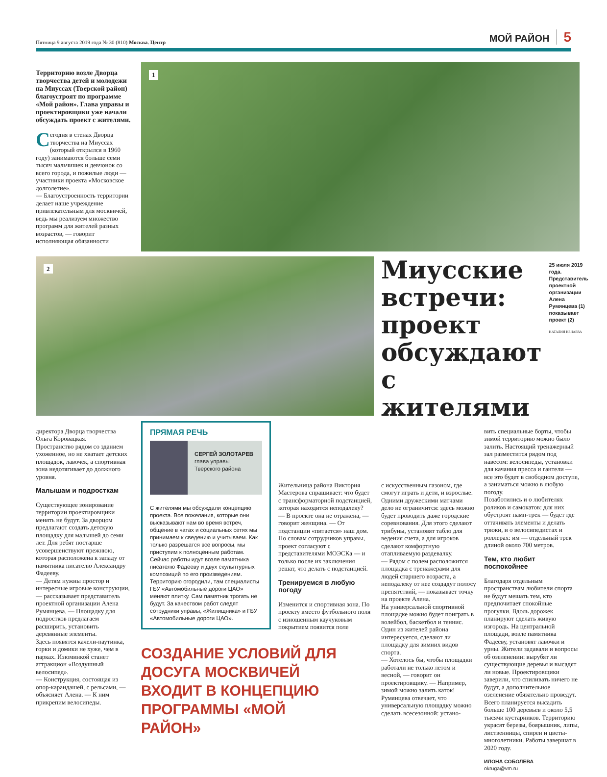Пятница 9 августа 2019 года № 30 (810) Москва. Центр
МОЙ РАЙОН 5
Территорию возле Дворца творчества детей и молодежи на Миуссах (Тверской район) благоустроят по программе «Мой район». Глава управы и проектировщики уже начали обсуждать проект с жителями.
Сегодня в стенах Дворца творчества на Миуссах (который открылся в 1960 году) занимаются больше семи тысяч мальчишек и девчонок со всего города, и пожилые люди — участники проекта «Московское долголетие».
— Благоустроенность территории делает наше учреждение привлекательным для москвичей, ведь мы реализуем множество программ для жителей разных возрастов, — говорит исполняющая обязанности
1
2
Миусские встречи: проект обсуждают с жителями
25 июля 2019 года. Представитель проектной организации Алена Румянцева (1) показывает проект (2)
НАТАЛИЯ НЕЧАЕВА
директора Дворца творчества Ольга Коровацкая.
Пространство рядом со зданием ухоженное, но не хватает детских площадок, лавочек, а спортивная зона недотягивает до должного уровня.
Малышам и подросткам
Существующее зонирование территории проектировщики менять не будут. За дворцом предлагают создать детскую площадку для малышей до семи лет. Для ребят постарше усовершенствуют прежнюю, которая расположена к западу от памятника писателю Александру Фадееву.
— Детям нужны простор и интересные игровые конструкции, — рассказывает представитель проектной организации Алена Румянцева. — Площадку для подростков предлагаем расширить, установить деревянные элементы.
Здесь появятся качели-паутинка, горки и домики не хуже, чем в парках. Изюминкой станет аттракцион «Воздушный велосипед».
— Конструкция, состоящая из опор-карандашей, с рельсами, — объясняет Алена. — К ним прикрепим велосипеды.
ПРЯМАЯ РЕЧЬ
СЕРГЕЙ ЗОЛОТАРЕВ
глава управы Тверского района
С жителями мы обсуждали концепцию проекта. Все пожелания, которые они высказывают нам во время встреч, общение в чатах и социальных сетях мы принимаем к сведению и учитываем. Как только разрешатся все вопросы, мы приступим к полноценным работам. Сейчас работы идут возле памятника писателю Фадееву и двух скульптурных композиций по его произведениям. Территорию огородили, там специалисты ГБУ «Автомобильные дороги ЦАО» меняют плитку. Сам памятник трогать не будут. За качеством работ следят сотрудники управы, «Жилищника» и ГБУ «Автомобильные дороги ЦАО».
СОЗДАНИЕ УСЛОВИЙ ДЛЯ ДОСУГА МОСКВИЧЕЙ ВХОДИТ В КОНЦЕПЦИЮ ПРОГРАММЫ «МОЙ РАЙОН»
Жительница района Виктория Мастерова спрашивает: что будет с трансформаторной подстанцией, которая находится неподалеку?
— В проекте она не отражена, — говорит женщина. — От подстанции «питается» наш дом.
По словам сотрудников управы, проект согласуют с представителями МОЭСКа — и только после их заключения решат, что делать с подстанцией.
Тренируемся в любую погоду
Изменится и спортивная зона. По проекту вместо футбольного поля с изношенным каучуковым покрытием появится поле
с искусственным газоном, где смогут играть и дети, и взрослые. Одними дружескими матчами дело не ограничится: здесь можно будет проводить даже городские соревнования. Для этого сделают трибуны, установят табло для ведения счета, а для игроков сделают комфортную отапливаемую раздевалку.
— Рядом с полем расположится площадка с тренажерами для людей старшего возраста, а неподалеку от нее создадут полосу препятствий, — показывает точку на проекте Алена.
На универсальной спортивной площадке можно будет поиграть в волейбол, баскетбол и теннис. Один из жителей района интересуется, сделают ли площадку для зимних видов спорта.
— Хотелось бы, чтобы площадки работали не только летом и весной, — говорит он проектировщику. — Например, зимой можно залить каток!
Румянцева отвечает, что универсальную площадку можно сделать всесезонной: устано-
вить специальные борты, чтобы зимой территорию можно было залить. Настоящий тренажерный зал разместится рядом под навесом: велосипеды, установки для качания пресса и гантели — все это будет в свободном доступе, а заниматься можно в любую погоду.
Позаботились и о любителях роликов и самокатов: для них обустроят памп-трек — будет где оттачивать элементы и делать трюки, и о велосипедистах и роллерах: им — отдельный трек длиной около 700 метров.
Тем, кто любит поспокойнее
Благодаря отдельным пространствам любители спорта не будут мешать тем, кто предпочитает спокойные прогулки. Вдоль дорожек планируют сделать живую изгородь. На центральной площади, возле памятника Фадееву, установят лавочки и урны. Жители задавали и вопросы об озеленении: вырубят ли существующие деревья и высадят ли новые. Проектировщики заверили, что спиливать ничего не будут, а дополнительное озеленение обязательно проведут. Всего планируется высадить больше 100 деревьев и около 5,5 тысячи кустарников. Территорию украсят березы, боярышник, липы, лиственницы, спиреи и цветы-многолетники. Работы завершат в 2020 году.
ИЛОНА СОБОЛЕВА
okruga@vm.ru